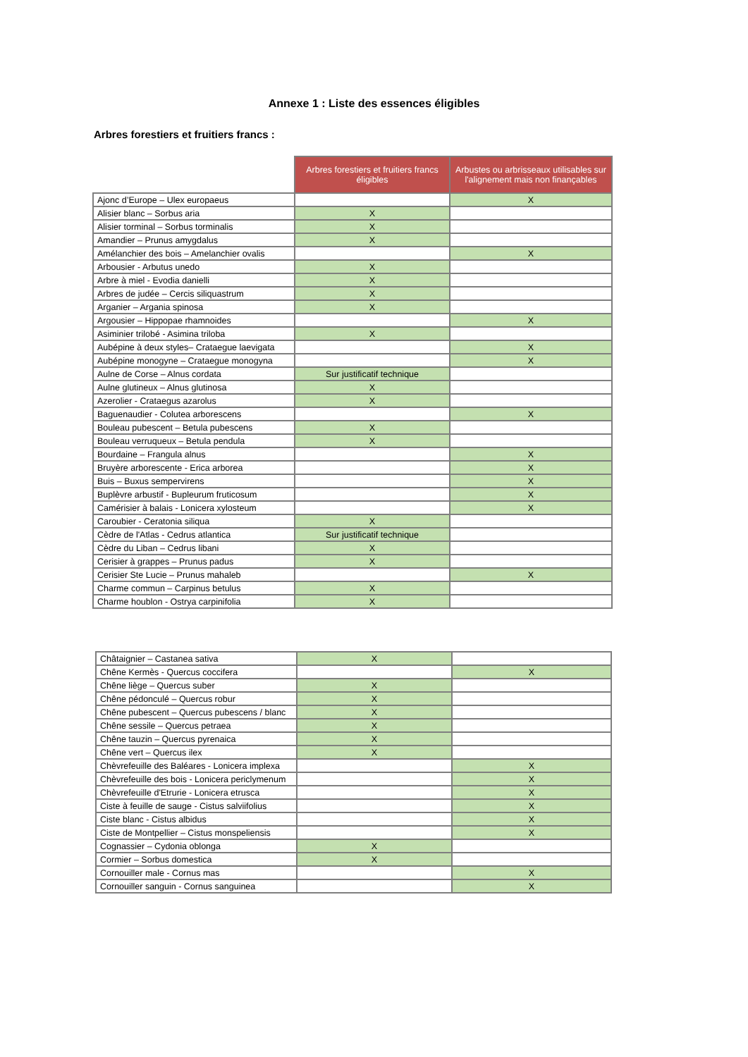Annexe 1 : Liste des essences éligibles
Arbres forestiers et fruitiers francs :
| | Arbres forestiers et fruitiers francs éligibles | Arbustes ou arbrisseaux utilisables sur l'alignement mais non finançables |
| --- | --- | --- |
| Ajonc d’Europe – Ulex europaeus | | X |
| Alisier blanc – Sorbus aria | X | |
| Alisier torminal – Sorbus torminalis | X | |
| Amandier – Prunus amygdalus | X | |
| Amélanchier des bois – Amelanchier ovalis | | X |
| Arbousier - Arbutus unedo | X | |
| Arbre à miel - Evodia danielli | X | |
| Arbres de judée – Cercis siliquastrum | X | |
| Arganier – Argania spinosa | X | |
| Argousier – Hippopae rhamnoides | | X |
| Asiminier trilobé - Asimina triloba | X | |
| Aubépine à deux styles– Crataegue laevigata | | X |
| Aubépine monogyne – Crataegue monogyna | | X |
| Aulne de Corse – Alnus cordata | Sur justificatif technique | |
| Aulne glutineux – Alnus glutinosa | X | |
| Azerolier - Crataegus azarolus | X | |
| Baguenaudier - Colutea arborescens | | X |
| Bouleau pubescent – Betula pubescens | X | |
| Bouleau verruqueux – Betula pendula | X | |
| Bourdaine – Frangula alnus | | X |
| Bruyère arborescente - Erica arborea | | X |
| Buis – Buxus sempervirens | | X |
| Buplèvre arbustif - Bupleurum fruticosum | | X |
| Camérisier à balais - Lonicera xylosteum | | X |
| Caroubier - Ceratonia siliqua | X | |
| Cèdre de l'Atlas - Cedrus atlantica | Sur justificatif technique | |
| Cèdre du Liban – Cedrus libani | X | |
| Cerisier à grappes – Prunus padus | X | |
| Cerisier Ste Lucie – Prunus mahaleb | | X |
| Charme commun – Carpinus betulus | X | |
| Charme houblon - Ostrya carpinifolia | X | |
| Châtaignier – Castanea sativa | X | |
| Chêne Kermès - Quercus coccifera | | X |
| Chêne liège – Quercus suber | X | |
| Chêne pédonculé – Quercus robur | X | |
| Chêne pubescent – Quercus pubescens / blanc | X | |
| Chêne sessile – Quercus petraea | X | |
| Chêne tauzin – Quercus pyrenaica | X | |
| Chêne vert – Quercus ilex | X | |
| Chèvrefeuille des Baléares - Lonicera implexa | | X |
| Chèvrefeuille des bois - Lonicera periclymenum | | X |
| Chèvrefeuille d'Etrurie - Lonicera etrusca | | X |
| Ciste à feuille de sauge - Cistus salviifolius | | X |
| Ciste blanc - Cistus albidus | | X |
| Ciste de Montpellier – Cistus monspeliensis | | X |
| Cognassier – Cydonia oblonga | X | |
| Cormier – Sorbus domestica | X | |
| Cornouiller male - Cornus mas | | X |
| Cornouiller sanguin - Cornus sanguinea | | X |